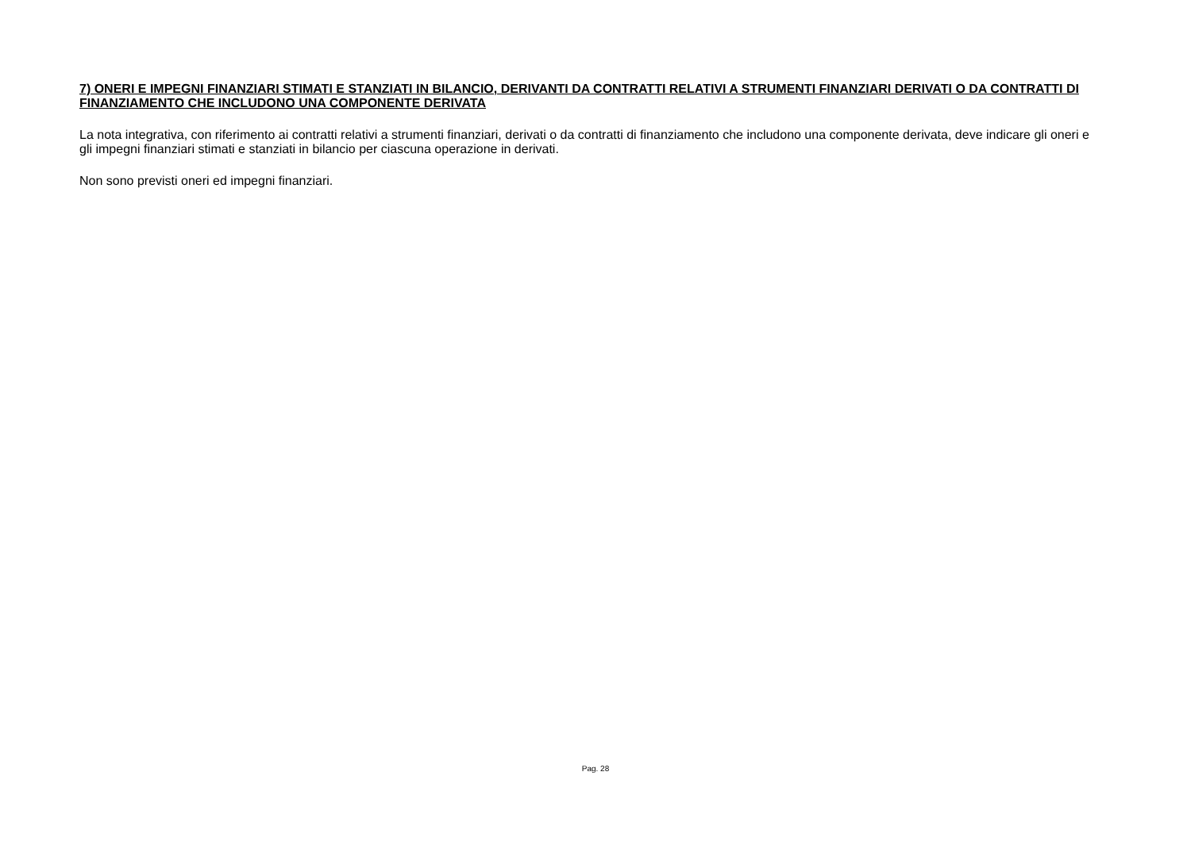7) ONERI E IMPEGNI FINANZIARI STIMATI E STANZIATI IN BILANCIO, DERIVANTI DA CONTRATTI RELATIVI A STRUMENTI FINANZIARI DERIVATI O DA CONTRATTI DI FINANZIAMENTO CHE INCLUDONO UNA COMPONENTE DERIVATA
La nota integrativa, con riferimento ai contratti relativi a strumenti finanziari, derivati o da contratti di finanziamento che includono una componente derivata, deve indicare gli oneri e gli impegni finanziari stimati e stanziati in bilancio per ciascuna operazione in derivati.
Non sono previsti oneri ed impegni finanziari.
Pag. 28